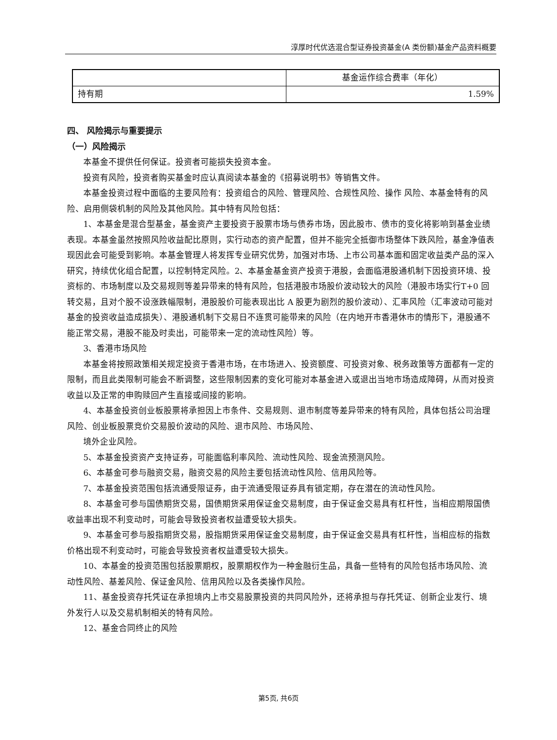淳厚时代优选混合型证券投资基金(A 类份额)基金产品资料概要
| | 基金运作综合费率（年化） |
| 持有期 | 1.59% |
四、 风险揭示与重要提示
（一）风险揭示
本基金不提供任何保证。投资者可能损失投资本金。
投资有风险，投资者购买基金时应认真阅读本基金的《招募说明书》等销售文件。
本基金投资过程中面临的主要风险有：投资组合的风险、管理风险、合规性风险、操作 风险、本基金特有的风险、启用侧袋机制的风险及其他风险。其中特有风险包括：
1、本基金是混合型基金，基金资产主要投资于股票市场与债券市场，因此股市、债市的变化将影响到基金业绩表现。本基金虽然按照风险收益配比原则，实行动态的资产配置，但并不能完全抵御市场整体下跌风险，基金净值表现因此会可能受到影响。本基金管理人将发挥专业研究优势，加强对市场、上市公司基本面和固定收益类产品的深入研究，持续优化组合配置，以控制特定风险。2、本基金基金资产投资于港股，会面临港股通机制下因投资环境、投资标的、市场制度以及交易规则等差异带来的特有风险，包括港股市场股价波动较大的风险（港股市场实行T+0 回转交易，且对个股不设涨跌幅限制，港股股价可能表现出比 A 股更为剧烈的股价波动）、汇率风险（汇率波动可能对基金的投资收益造成损失）、港股通机制下交易日不连贯可能带来的风险（在内地开市香港休市的情形下，港股通不能正常交易，港股不能及时卖出，可能带来一定的流动性风险）等。
3、香港市场风险
本基金将按照政策相关规定投资于香港市场，在市场进入、投资额度、可投资对象、税务政策等方面都有一定的限制，而且此类限制可能会不断调整，这些限制因素的变化可能对本基金进入或退出当地市场造成障碍，从而对投资收益以及正常的申购赎回产生直接或间接的影响。
4、本基金投资创业板股票将承担因上市条件、交易规则、退市制度等差异带来的特有风险，具体包括公司治理风险、创业板股票竞价交易股价波动的风险、退市风险、市场风险、
境外企业风险。
5、本基金投资资产支持证券，可能面临利率风险、流动性风险、现金流预测风险。
6、本基金可参与融资交易，融资交易的风险主要包括流动性风险、信用风险等。
7、本基金投资范围包括流通受限证券，由于流通受限证券具有锁定期，存在潜在的流动性风险。
8、本基金可参与国债期货交易，国债期货采用保证金交易制度，由于保证金交易具有杠杆性，当相应期限国债收益率出现不利变动时，可能会导致投资者权益遭受较大损失。
9、本基金可参与股指期货交易，股指期货采用保证金交易制度，由于保证金交易具有杠杆性，当相应标的指数价格出现不利变动时，可能会导致投资者权益遭受较大损失。
10、本基金的投资范围包括股票期权，股票期权作为一种金融衍生品，具备一些特有的风险包括市场风险、流动性风险、基差风险、保证金风险、信用风险以及各类操作风险。
11、基金投资存托凭证在承担境内上市交易股票投资的共同风险外，还将承担与存托凭证、创新企业发行、境外发行人以及交易机制相关的特有风险。
12、基金合同终止的风险
第5页, 共6页